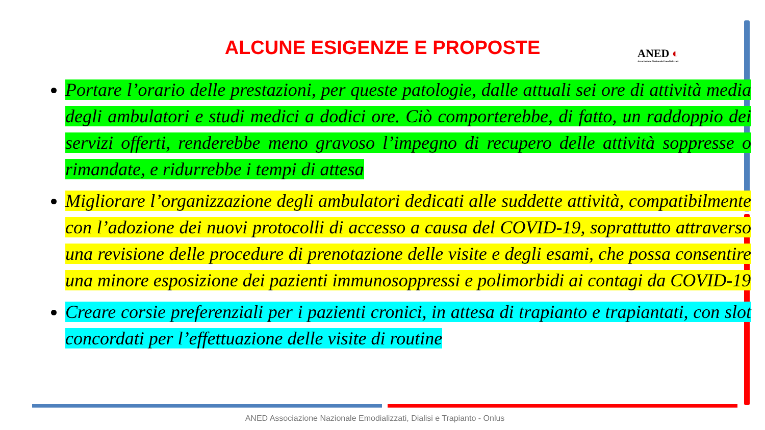ALCUNE ESIGENZE E PROPOSTE
ANED ◐
Associazione Nazionale Emodializzati
Portare l’orario delle prestazioni, per queste patologie, dalle attuali sei ore di attività media degli ambulatori e studi medici a dodici ore. Ciò comporterebbe, di fatto, un raddoppio dei servizi offerti, renderebbe meno gravoso l’impegno di recupero delle attività soppresse o rimandate, e ridurrebbe i tempi di attesa
Migliorare l’organizzazione degli ambulatori dedicati alle suddette attività, compatibilmente con l’adozione dei nuovi protocolli di accesso a causa del COVID-19, soprattutto attraverso una revisione delle procedure di prenotazione delle visite e degli esami, che possa consentire una minore esposizione dei pazienti immunosoppressi e polimorbidi ai contagi da COVID-19
Creare corsie preferenziali per i pazienti cronici, in attesa di trapianto e trapiantati, con slot concordati per l’effettuazione delle visite di routine
ANED Associazione Nazionale Emodializzati, Dialisi e Trapianto - Onlus